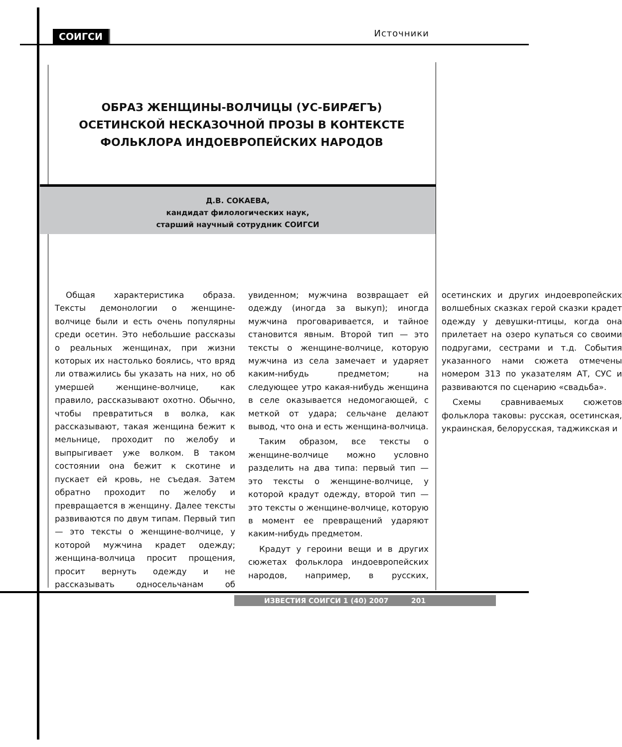СОИГСИ Источники
ОБРАЗ ЖЕНЩИНЫ-ВОЛЧИЦЫ (УС-БИРÆГЪ)
ОСЕТИНСКОЙ НЕСКАЗОЧНОЙ ПРОЗЫ В КОНТЕКСТЕ
ФОЛЬКЛОРА ИНДОЕВРОПЕЙСКИХ НАРОДОВ
Д.В. СОКАЕВА,
кандидат филологических наук,
старший научный сотрудник СОИГСИ
Общая характеристика образа. Тексты демонологии о женщине-волчице были и есть очень популярны среди осетин. Это небольшие рассказы о реальных женщинах, при жизни которых их настолько боялись, что вряд ли отважились бы указать на них, но об умершей женщине-волчице, как правило, рассказывают охотно. Обычно, чтобы превратиться в волка, как рассказывают, такая женщина бежит к мельнице, проходит по желобу и выпрыгивает уже волком. В таком состоянии она бежит к скотине и пускает ей кровь, не съедая. Затем обратно проходит по желобу и превращается в женщину. Далее тексты развиваются по двум типам. Первый тип — это тексты о женщине-волчице, у которой мужчина крадет одежду; женщина-волчица просит прощения, просит вернуть одежду и не рассказывать односельчанам об увиденном; мужчина возвращает ей одежду (иногда за выкуп); иногда мужчина проговаривается, и тайное становится явным. Второй тип — это тексты о женщине-волчице, которую мужчина из села замечает и ударяет каким-нибудь предметом; на следующее утро какая-нибудь женщина в селе оказывается недомогающей, с меткой от удара; сельчане делают вывод, что она и есть женщина-волчица.
Таким образом, все тексты о женщине-волчице можно условно разделить на два типа: первый тип — это тексты о женщине-волчице, у которой крадут одежду, второй тип — это тексты о женщине-волчице, которую в момент ее превращений ударяют каким-нибудь предметом.
Крадут у героини вещи и в других сюжетах фольклора индоевропейских народов, например, в русских, осетинских и других индоевропейских волшебных сказках герой сказки крадет одежду у девушки-птицы, когда она прилетает на озеро купаться со своими подругами, сестрами и т.д. События указанного нами сюжета отмечены номером 313 по указателям АТ, СУС и развиваются по сценарию «свадьба».
Схемы сравниваемых сюжетов фольклора таковы: русская, осетинская, украинская, белорусская, таджикская и
ИЗВЕСТИЯ СОИГСИ 1 (40) 2007 201